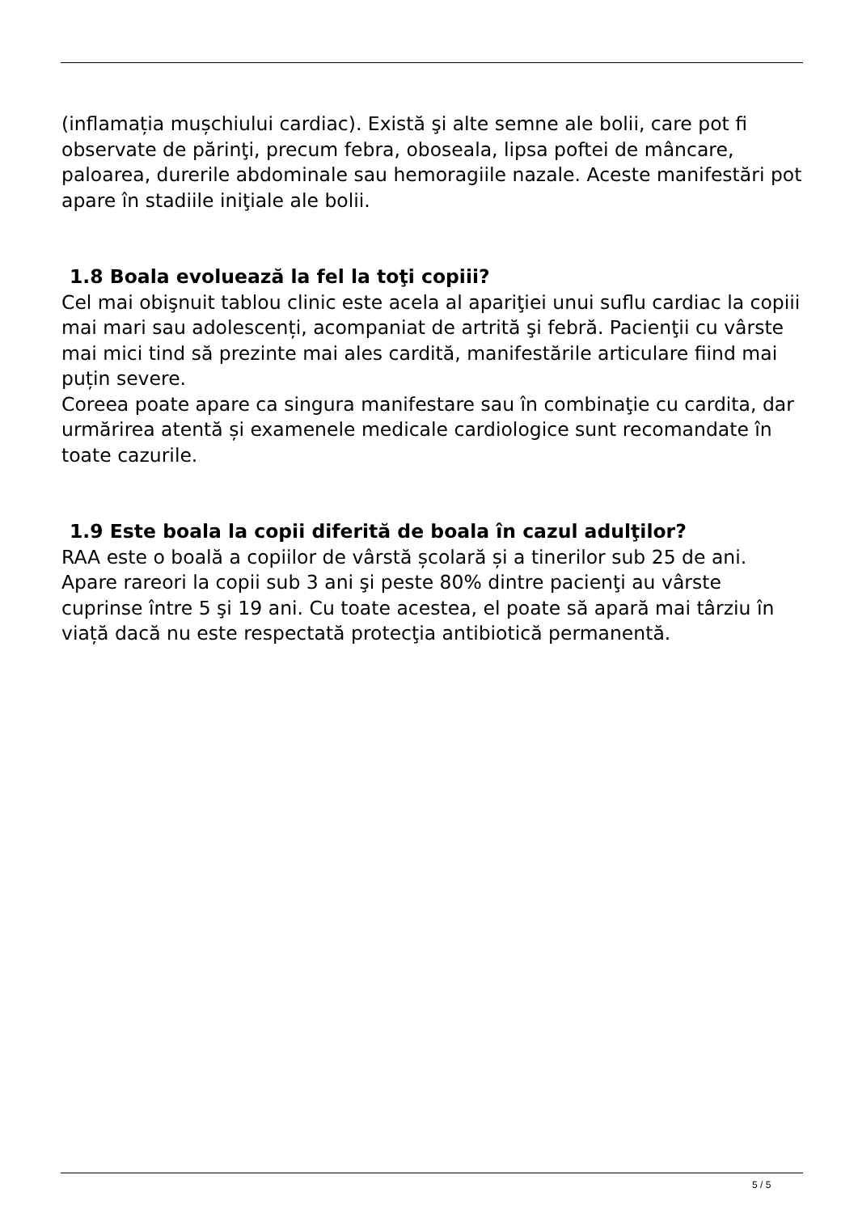(inflamația mușchiului cardiac). Există şi alte semne ale bolii, care pot fi observate de părinţi, precum febra, oboseala, lipsa poftei de mâncare, paloarea, durerile abdominale sau hemoragiile nazale. Aceste manifestări pot apare în stadiile iniţiale ale bolii.
1.8 Boala evoluează la fel la toţi copiii?
Cel mai obişnuit tablou clinic este acela al apariţiei unui suflu cardiac la copiii mai mari sau adolescenți, acompaniat de artrită şi febră. Pacienţii cu vârste mai mici tind să prezinte mai ales cardită, manifestările articulare fiind mai puțin severe.
Coreea poate apare ca singura manifestare sau în combinaţie cu cardita, dar urmărirea atentă și examenele medicale cardiologice sunt recomandate în toate cazurile.
1.9 Este boala la copii diferită de boala în cazul adulţilor?
RAA este o boală a copiilor de vârstă școlară și a tinerilor sub 25 de ani. Apare rareori la copii sub 3 ani şi peste 80% dintre pacienţi au vârste cuprinse între 5 şi 19 ani. Cu toate acestea, el poate să apară mai târziu în viață dacă nu este respectată protecţia antibiotică permanentă.
5 / 5